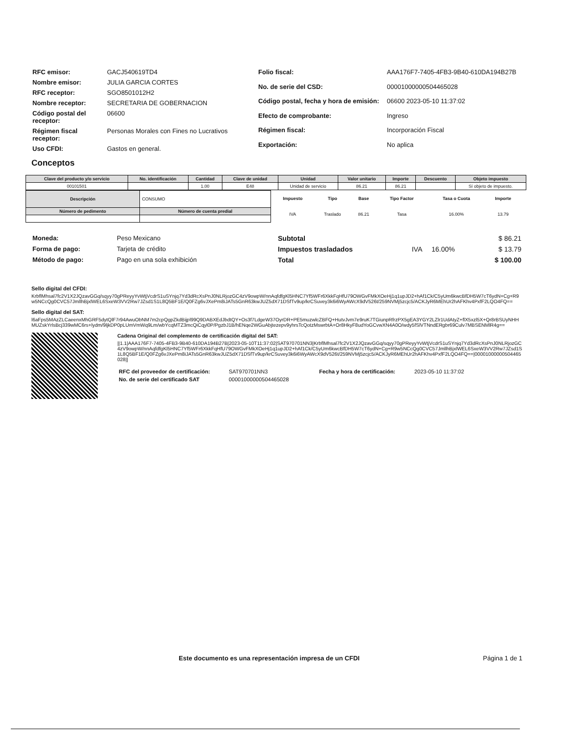| RFC emisor: | GACJ540619TD4 |
| Nombre emisor: | JULIA GARCIA CORTES |
| RFC receptor: | SGO8501012H2 |
| Nombre receptor: | SECRETARIA DE GOBERNACION |
| Código postal del receptor: | 06600 |
| Régimen fiscal receptor: | Personas Morales con Fines no Lucrativos |
| Uso CFDI: | Gastos en general. |
| Folio fiscal: | AAA176F7-7405-4FB3-9B40-610DA194B27B |
| No. de serie del CSD: | 00001000000504465028 |
| Código postal, fecha y hora de emisión: | 06600 2023-05-10 11:37:02 |
| Efecto de comprobante: | Ingreso |
| Régimen fiscal: | Incorporación Fiscal |
| Exportación: | No aplica |
Conceptos
| Clave del producto y/o servicio | No. identificación | Cantidad | Clave de unidad | Unidad | Valor unitario | Importe | Descuento | Objeto impuesto |
| --- | --- | --- | --- | --- | --- | --- | --- | --- |
| 00101501 | | 1.00 | E48 | Unidad de servicio | 86.21 | 86.21 | | Sí objeto de impuesto. |
| Descripción | CONSUMO | |
| Número de pedimento | | Número de cuenta predial |
| Impuesto | Tipo | Base | Tipo Factor | Tasa o Cuota | Importe |
| IVA | Traslado | 86.21 | Tasa | 16.00% | 13.79 |
| Moneda: | Peso Mexicano |
| Forma de pago: | Tarjeta de crédito |
| Método de pago: | Pago en una sola exhibición |
| Subtotal | | | $ 86.21 |
| Impuestos trasladados | IVA | 16.00% | $ 13.79 |
| Total | | | $ 100.00 |
Sello digital del CFDI:
KrbflMhsal7fc2V1X2JQzavGGq/sqyy70gPReyyYvWtjVcdrS1uSYnjq7Yd3dRcXsPnJ0NLRjozGC4zV9owpW/nnAqfdfgKl5HNC7Yf5WFr6XkkFqHfU79OWGvFMkXOeHj1q1upJD2+hAf1Ck/C5yUm6kwcBfDH5W7cT6ydN+Cg+R9w5NCcQg0CVC57JmllhBjxlWEL6SxeW3VV2Rw7JZsd1S1L8Q5BF1E/Q0FZg6vJXePm8iJATs5GnR63kwJUZ5dX71DSfTv9up/krCSuvey3k6i6WyAWcX9dV526t/259NVMj5zcjc5/ACKJyR6MEhUr2hAFKhv4PxfF2LQO4FQ==
Sello digital del SAT:
l6aFps5MAzZLCaeenxMhGRF5dytQlF7r94AwuObNM7m2cpQgpZkdBijpl99Q9DABXEdJbdtQY+Os3f7LdgeW37OyrDR+PE5muzwlcZBFQ+HutvJvm7e9ruK7TGiunpRfrzPX5gEA3YGY2LZlr1UdAtyZ+flX5xzl5X+Qr8rBSUyNHHMUZskYrlsBcj339wMC6rs+lydm/9ljkDP0pLUmVmWq9Lm/wbYcqMTZ3mcQiCqyl0P/PgzbJ1B/hENqe2WGuAbjtezepv9yhrsTcQotzMswrbtA+Or8HkyF8udYoGCvwXN4A0O/wdy5fSlVTNndERgbr69Culv7MBSENMlR4g==
Cadena Original del complemento de certificación digital del SAT:
||1.1|AAA176F7-7405-4FB3-9B40-610DA194B27B|2023-05-10T11:37:02|SAT970701NN3|KrbflMhsal7fc2V1X2JQzavGGq/sqyy70gPReyyYvWtjVcdrS1uSYnjq7Yd3dRcXsPnJ0NLRjozGC4zV9owpW/nnAqfdfgKl5HNC7Yf5WFr6XkkFqHfU79OWGvFMkXOeHj1q1upJD2+hAf1Ck/C5yUm6kwcBfDH5W7cT6ydN+Cg+R9w5NCcQg0CVC57JmllhBjxlWEL6SxeW3VV2Rw7JZsd1S1L8Q5BF1E/Q0FZg6vJXePm8iJATs5GnR63kwJUZ5dX71DSfTv9up/krCSuvey3k6i6WyAWcX9dV526t/259NVMj5zcjc5/ACKJyR6MEhUr2hAFKhv4PxfF2LQO4FQ==|00001000000504465028||
| RFC del proveedor de certificación: | SAT970701NN3 | Fecha y hora de certificación: | 2023-05-10 11:37:02 |
| No. de serie del certificado SAT | 00001000000504465028 | | |
Este documento es una representación impresa de un CFDI Página 1 de 1